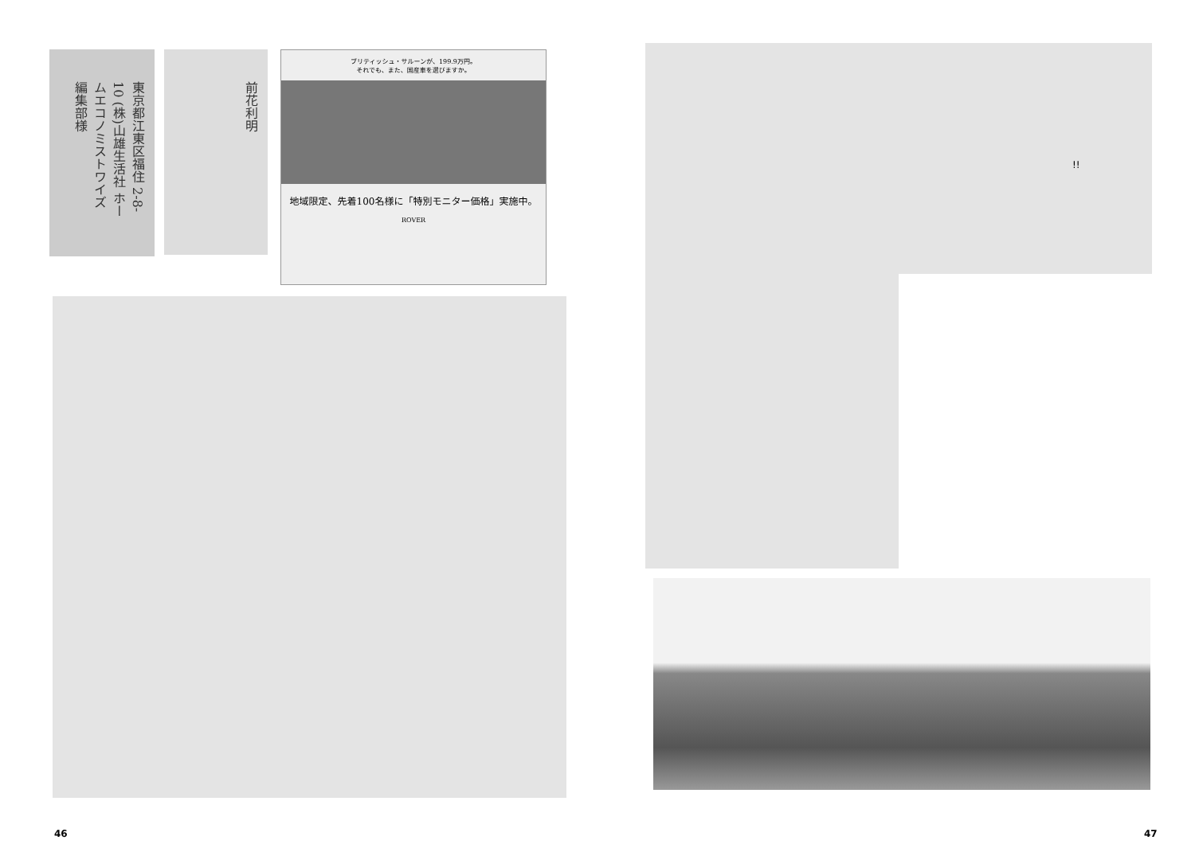東京都江東区福住 2-8-10 (株)山雄生活社 ホームエコノミストワイズ 編集部様
前花利明
ブリティッシュ・サルーンが、199.9万円。
それでも、また、国産車を選びますか。
地域限定、先着100名様に「特別モニター価格」実施中。
ROVER
!!
46 47